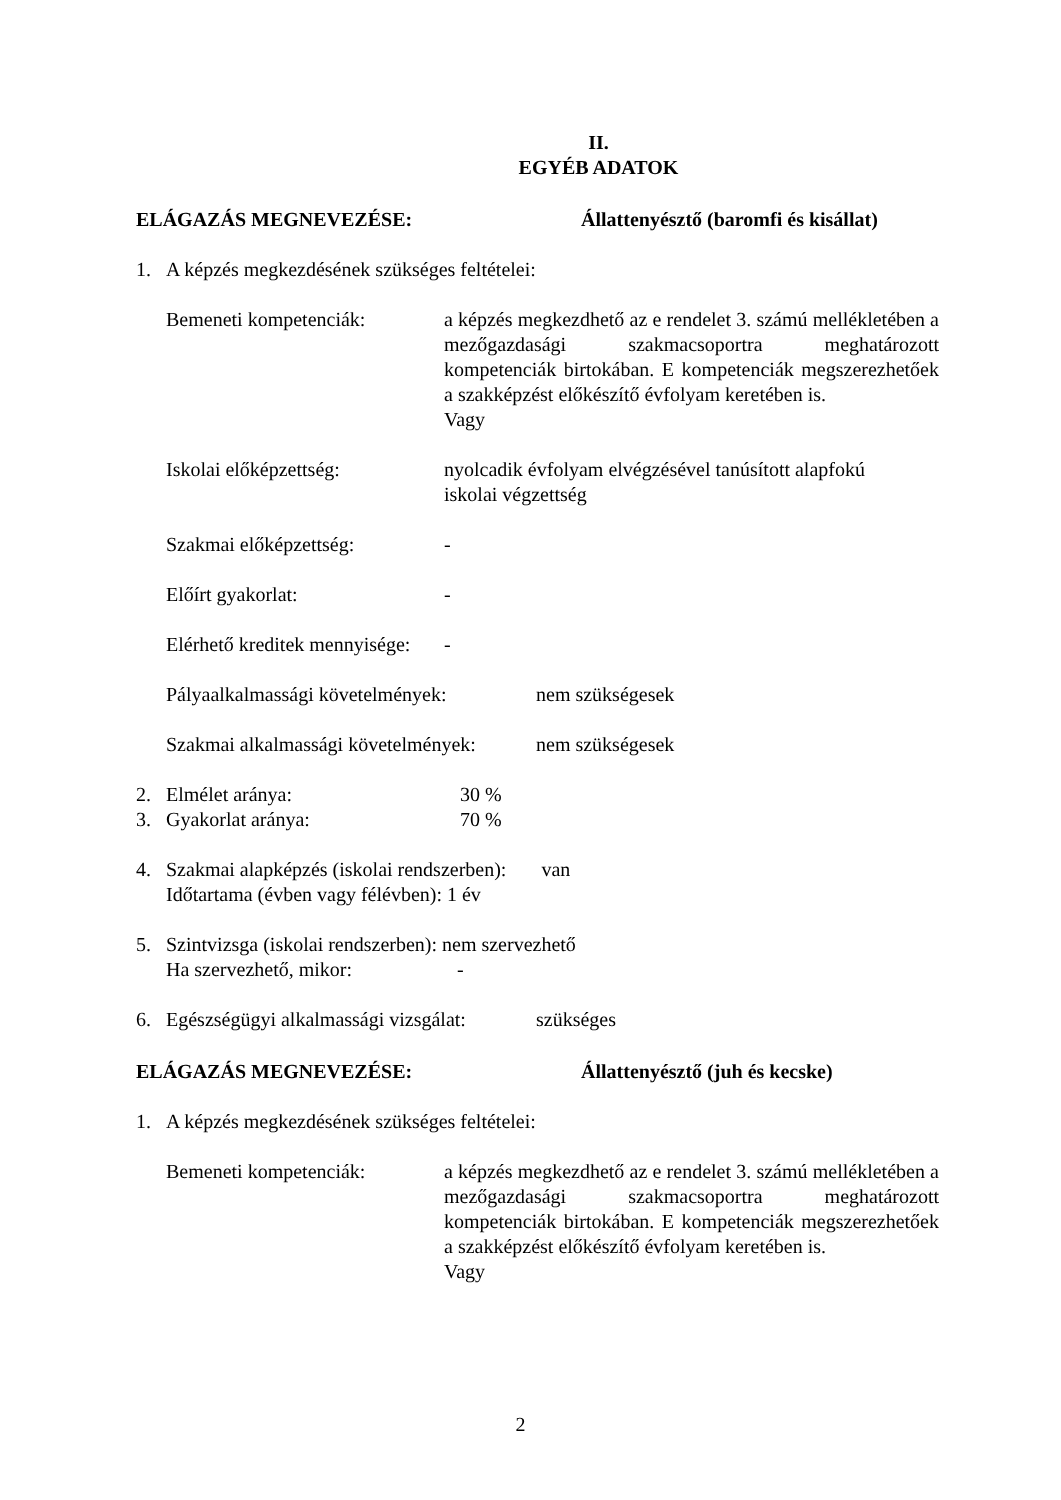II.
EGYÉB ADATOK
ELÁGAZÁS MEGNEVEZÉSE: Állattenyésztő (baromfi és kisállat)
1. A képzés megkezdésének szükséges feltételei:
Bemeneti kompetenciák: a képzés megkezdhető az e rendelet 3. számú mellékletében a mezőgazdasági szakmacsoportra meghatározott kompetenciák birtokában. E kompetenciák megszerezhetőek a szakképzést előkészítő évfolyam keretében is.
Vagy
Iskolai előképzettség: nyolcadik évfolyam elvégzésével tanúsított alapfokú
iskolai végzettség
Szakmai előképzettség: -
Előírt gyakorlat: -
Elérhető kreditek mennyisége: -
Pályaalkalmassági követelmények: nem szükségesek
Szakmai alkalmassági követelmények: nem szükségesek
2. Elmélet aránya: 30 %
3. Gyakorlat aránya: 70 %
4. Szakmai alapképzés (iskolai rendszerben): van
Időtartama (évben vagy félévben): 1 év
5. Szintvizsga (iskolai rendszerben): nem szervezhető
Ha szervezhető, mikor: -
6. Egészségügyi alkalmassági vizsgálat: szükséges
ELÁGAZÁS MEGNEVEZÉSE: Állattenyésztő (juh és kecske)
1. A képzés megkezdésének szükséges feltételei:
Bemeneti kompetenciák: a képzés megkezdhető az e rendelet 3. számú mellékletében a mezőgazdasági szakmacsoportra meghatározott kompetenciák birtokában. E kompetenciák megszerezhetőek a szakképzést előkészítő évfolyam keretében is.
Vagy
2